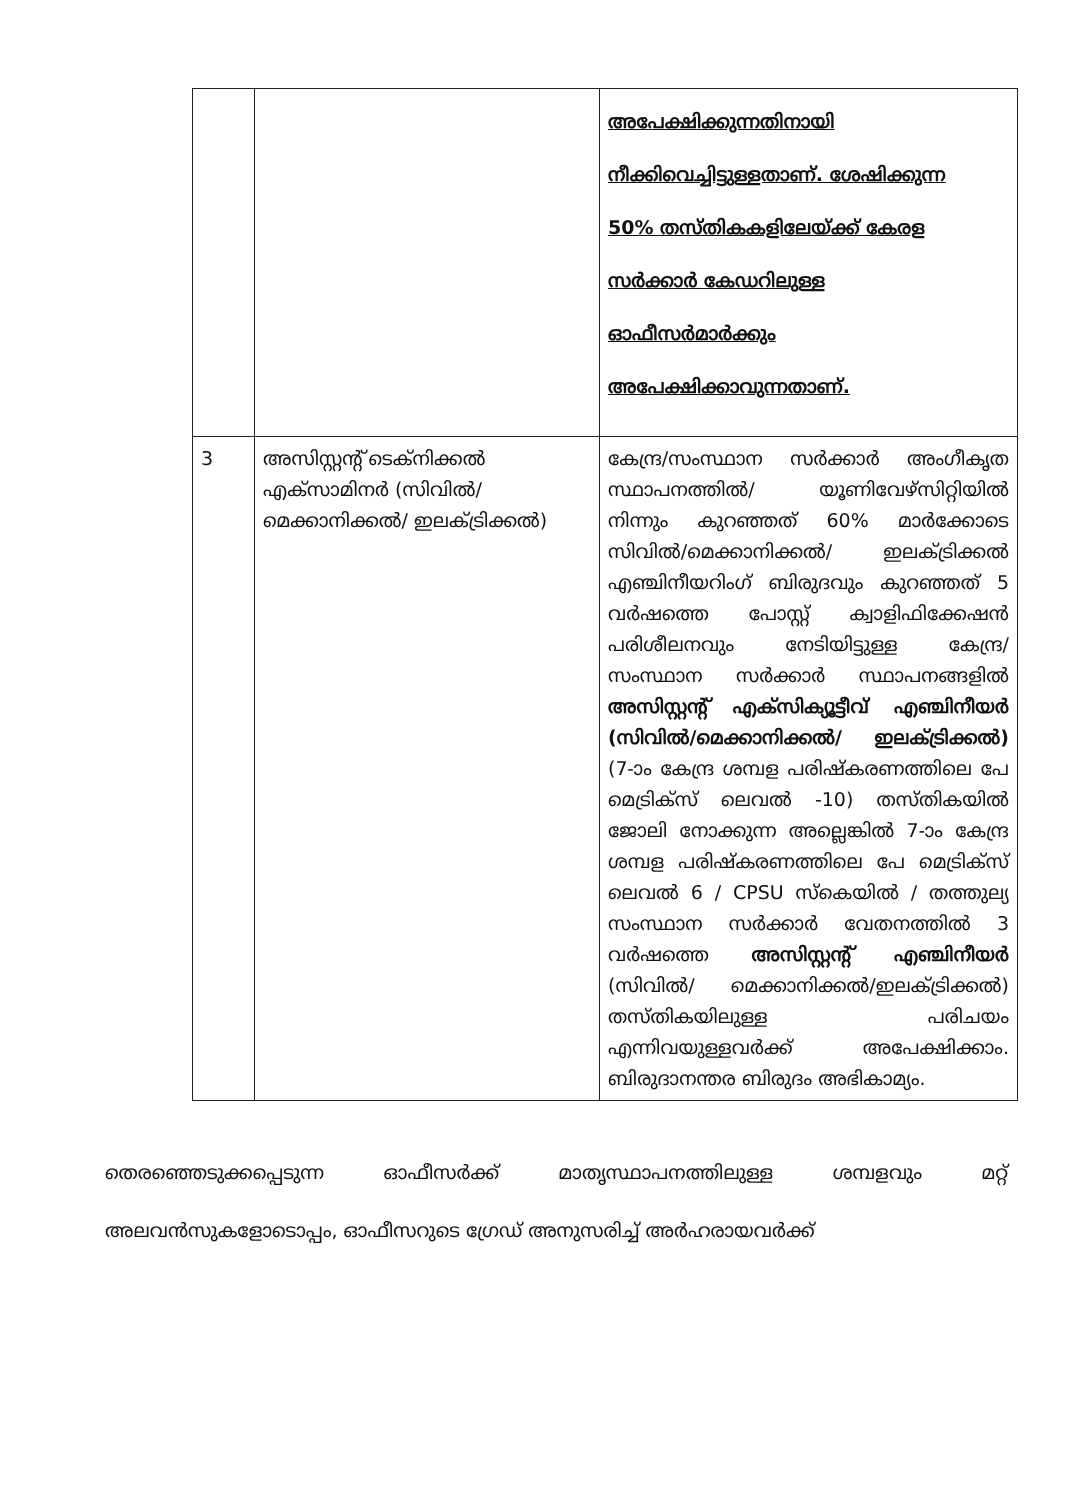| | | അപേക്ഷിക്കുന്നതിനായി നീക്കിവെച്ചിട്ടുള്ളതാണ്. ശേഷിക്കുന്ന 50% തസ്തികകളിലേയ്ക്ക് കേരള സർക്കാർ കേഡറിലുള്ള ഓഫീസർമാർക്കും അപേക്ഷിക്കാവുന്നതാണ്. |
| 3 | അസിസ്റ്റന്റ് ടെക്നിക്കൽ എക്സാമിനർ (സിവിൽ/മെക്കാനിക്കൽ/ ഇലക്ട്രിക്കൽ) | കേന്ദ്ര/സംസ്ഥാന സർക്കാർ അംഗീകൃത സ്ഥാപനത്തിൽ/ യൂണിവേഴ്സിറ്റിയിൽ നിന്നും കുറഞ്ഞത് 60% മാർക്കോടെ സിവിൽ/മെക്കാനിക്കൽ/ ഇലക്ട്രിക്കൽ എഞ്ചിനീയറിംഗ് ബിരുദവും കുറഞ്ഞത് 5 വർഷത്തെ പോസ്റ്റ് ക്വാളിഫിക്കേഷൻ പരിശീലനവും നേടിയിട്ടുള്ള കേന്ദ്ര/ സംസ്ഥാന സർക്കാർ സ്ഥാപനങ്ങളിൽ അസിസ്റ്റന്റ് എക്സിക്യൂട്ടീവ് എഞ്ചിനീയർ (സിവിൽ/മെക്കാനിക്കൽ/ ഇലക്ട്രിക്കൽ) (7-ാം കേന്ദ്ര ശമ്പള പരിഷ്കരണത്തിലെ പേ മെട്രിക്സ് ലെവൽ -10) തസ്തികയിൽ ജോലി നോക്കുന്ന അല്ലെങ്കിൽ 7-ാം കേന്ദ്ര ശമ്പള പരിഷ്കരണത്തിലെ പേ മെട്രിക്സ് ലെവൽ 6 / CPSU സ്കെയിൽ / തത്തുല്യ സംസ്ഥാന സർക്കാർ വേതനത്തിൽ 3 വർഷത്തെ അസിസ്റ്റന്റ് എഞ്ചിനീയർ (സിവിൽ/ മെക്കാനിക്കൽ/ഇലക്ട്രിക്കൽ) തസ്തികയിലുള്ള പരിചയം എന്നിവയുള്ളവർക്ക് അപേക്ഷിക്കാം. ബിരുദാനന്തര ബിരുദം അഭികാമ്യം. |
തെരഞ്ഞെടുക്കപ്പെടുന്ന ഓഫീസർക്ക് മാതൃസ്ഥാപനത്തിലുള്ള ശമ്പളവും മറ്റ് അലവൻസുകളോടൊപ്പം, ഓഫീസറുടെ ഗ്രേഡ് അനുസരിച്ച് അർഹരായവർക്ക്